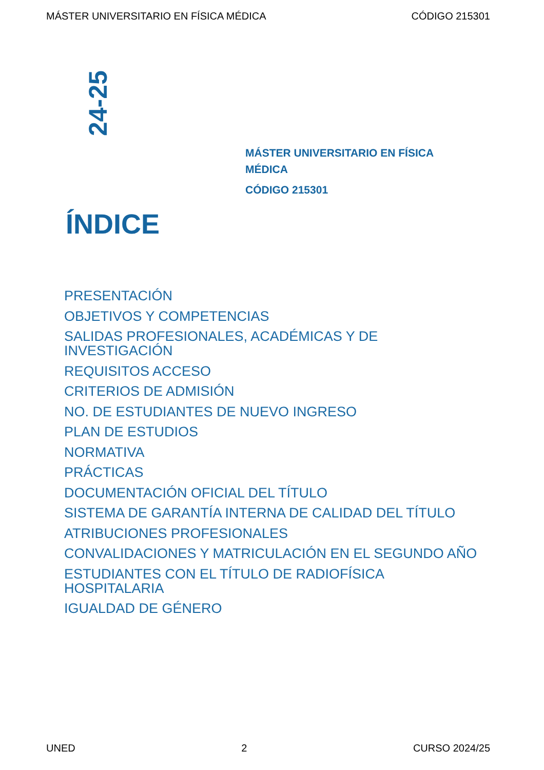MÁSTER UNIVERSITARIO EN FÍSICA MÉDICA CÓDIGO 215301
24-25
MÁSTER UNIVERSITARIO EN FÍSICA MÉDICA
CÓDIGO 215301
ÍNDICE
PRESENTACIÓN
OBJETIVOS Y COMPETENCIAS
SALIDAS PROFESIONALES, ACADÉMICAS Y DE INVESTIGACIÓN
REQUISITOS ACCESO
CRITERIOS DE ADMISIÓN
NO. DE ESTUDIANTES DE NUEVO INGRESO
PLAN DE ESTUDIOS
NORMATIVA
PRÁCTICAS
DOCUMENTACIÓN OFICIAL DEL TÍTULO
SISTEMA DE GARANTÍA INTERNA DE CALIDAD DEL TÍTULO
ATRIBUCIONES PROFESIONALES
CONVALIDACIONES Y MATRICULACIÓN EN EL SEGUNDO AÑO
ESTUDIANTES CON EL TÍTULO DE RADIOFÍSICA HOSPITALARIA
IGUALDAD DE GÉNERO
UNED 2 CURSO 2024/25